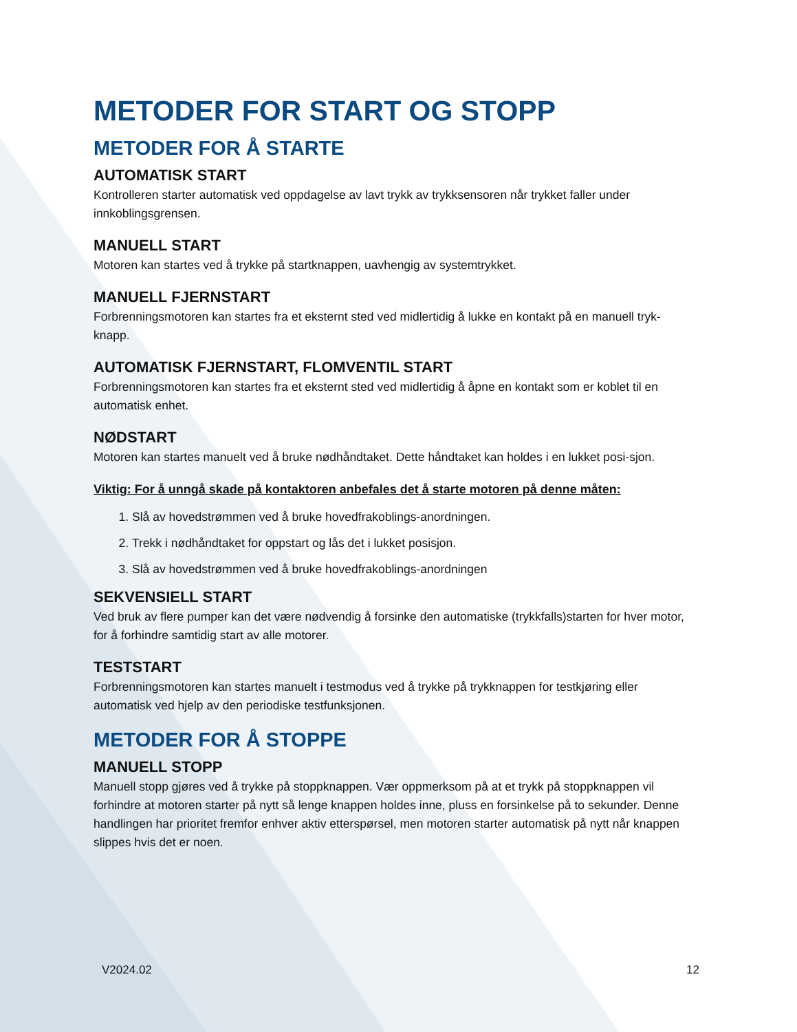METODER FOR START OG STOPP
METODER FOR Å STARTE
AUTOMATISK START
Kontrolleren starter automatisk ved oppdagelse av lavt trykk av trykksensoren når trykket faller under innkoblingsgrensen.
MANUELL START
Motoren kan startes ved å trykke på startknappen, uavhengig av systemtrykket.
MANUELL FJERNSTART
Forbrenningsmotoren kan startes fra et eksternt sted ved midlertidig å lukke en kontakt på en manuell tryk-knapp.
AUTOMATISK FJERNSTART, FLOMVENTIL START
Forbrenningsmotoren kan startes fra et eksternt sted ved midlertidig å åpne en kontakt som er koblet til en automatisk enhet.
NØDSTART
Motoren kan startes manuelt ved å bruke nødhåndtaket. Dette håndtaket kan holdes i en lukket posi-sjon.
Viktig: For å unngå skade på kontaktoren anbefales det å starte motoren på denne måten:
1. Slå av hovedstrømmen ved å bruke hovedfrakoblings-anordningen.
2. Trekk i nødhåndtaket for oppstart og lås det i lukket posisjon.
3. Slå av hovedstrømmen ved å bruke hovedfrakoblings-anordningen
SEKVENSIELL START
Ved bruk av flere pumper kan det være nødvendig å forsinke den automatiske (trykkfalls)starten for hver motor, for å forhindre samtidig start av alle motorer.
TESTSTART
Forbrenningsmotoren kan startes manuelt i testmodus ved å trykke på trykknappen for testkjøring eller automatisk ved hjelp av den periodiske testfunksjonen.
METODER FOR Å STOPPE
MANUELL STOPP
Manuell stopp gjøres ved å trykke på stoppknappen. Vær oppmerksom på at et trykk på stoppknappen vil forhindre at motoren starter på nytt så lenge knappen holdes inne, pluss en forsinkelse på to sekunder. Denne handlingen har prioritet fremfor enhver aktiv etterspørsel, men motoren starter automatisk på nytt når knappen slippes hvis det er noen.
V2024.02 12